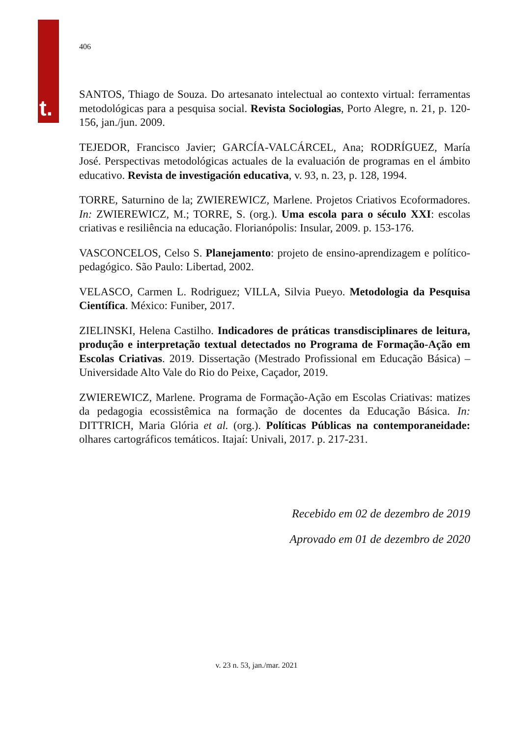t.
406
SANTOS, Thiago de Souza. Do artesanato intelectual ao contexto virtual: ferramentas metodológicas para a pesquisa social. Revista Sociologias, Porto Alegre, n. 21, p. 120-156, jan./jun. 2009.
TEJEDOR, Francisco Javier; GARCÍA-VALCÁRCEL, Ana; RODRÍGUEZ, María José. Perspectivas metodológicas actuales de la evaluación de programas en el ámbito educativo. Revista de investigación educativa, v. 93, n. 23, p. 128, 1994.
TORRE, Saturnino de la; ZWIEREWICZ, Marlene. Projetos Criativos Ecoformadores. In: ZWIEREWICZ, M.; TORRE, S. (org.). Uma escola para o século XXI: escolas criativas e resiliência na educação. Florianópolis: Insular, 2009. p. 153-176.
VASCONCELOS, Celso S. Planejamento: projeto de ensino-aprendizagem e político-pedagógico. São Paulo: Libertad, 2002.
VELASCO, Carmen L. Rodriguez; VILLA, Silvia Pueyo. Metodologia da Pesquisa Científica. México: Funiber, 2017.
ZIELINSKI, Helena Castilho. Indicadores de práticas transdisciplinares de leitura, produção e interpretação textual detectados no Programa de Formação-Ação em Escolas Criativas. 2019. Dissertação (Mestrado Profissional em Educação Básica) – Universidade Alto Vale do Rio do Peixe, Caçador, 2019.
ZWIEREWICZ, Marlene. Programa de Formação-Ação em Escolas Criativas: matizes da pedagogia ecossistêmica na formação de docentes da Educação Básica. In: DITTRICH, Maria Glória et al. (org.). Políticas Públicas na contemporaneidade: olhares cartográficos temáticos. Itajaí: Univali, 2017. p. 217-231.
Recebido em 02 de dezembro de 2019
Aprovado em 01 de dezembro de 2020
v. 23 n. 53, jan./mar. 2021